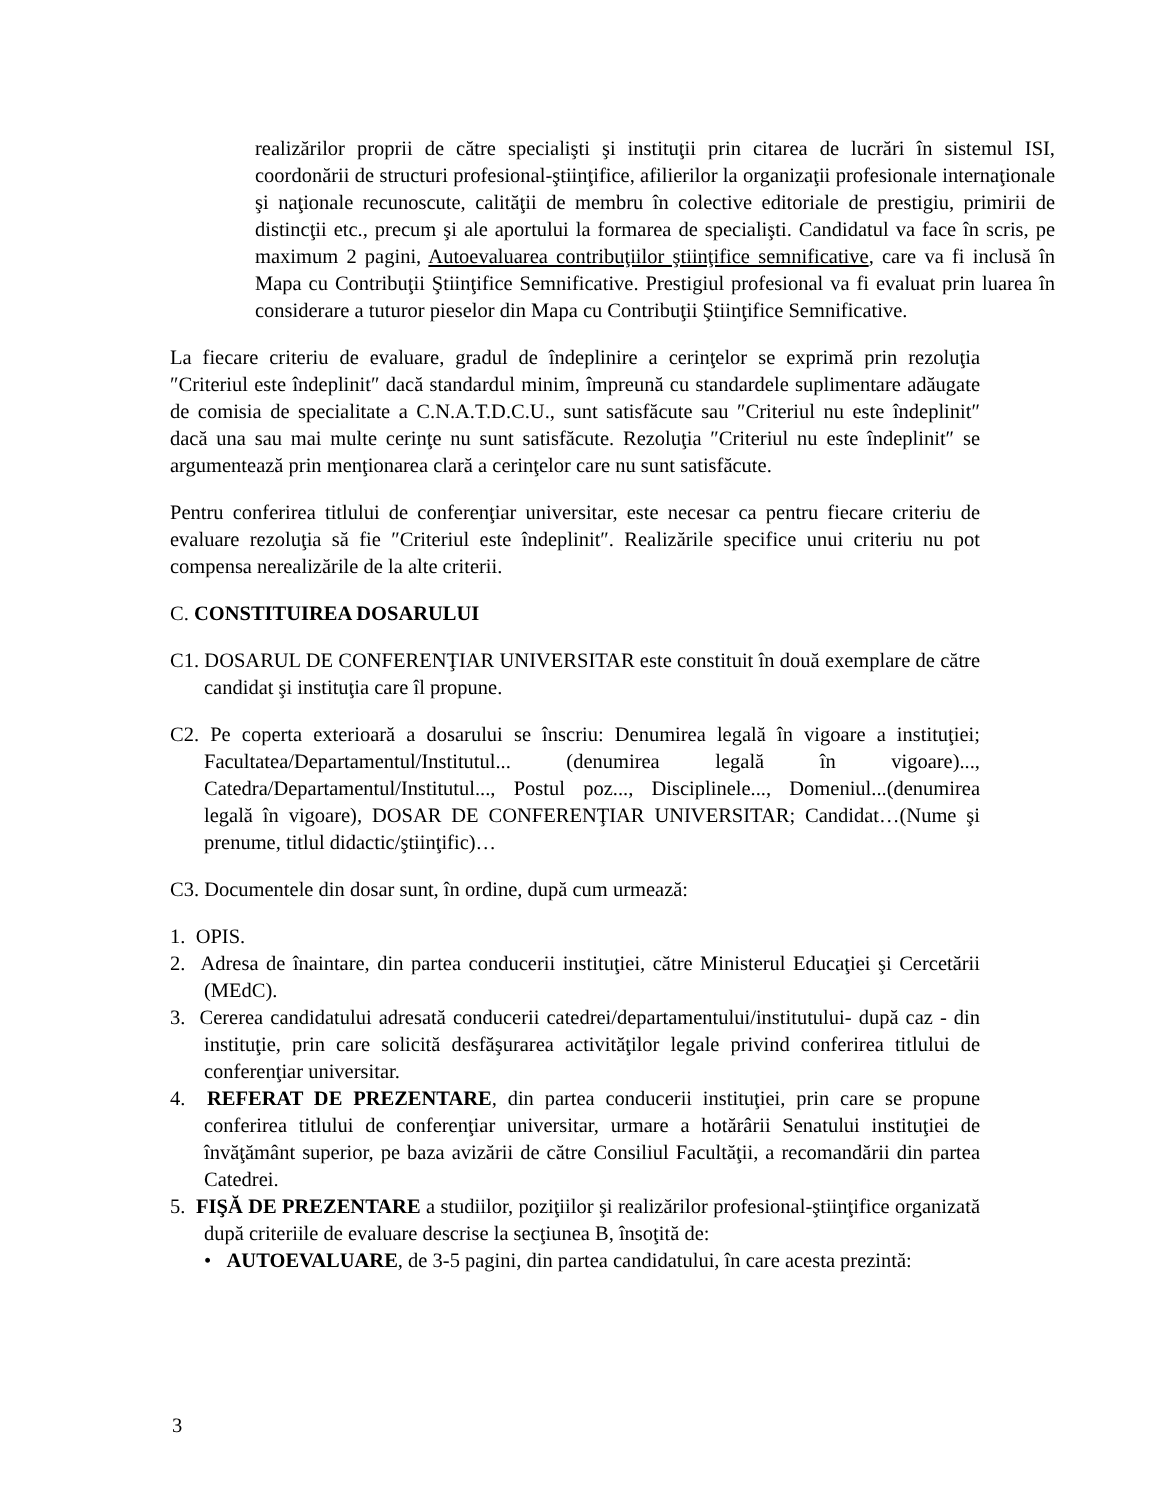realizărilor proprii de către specialişti şi instituţii prin citarea de lucrări în sistemul ISI, coordonării de structuri profesional-ştiinţifice, afilierilor la organizaţii profesionale internaţionale şi naţionale recunoscute, calităţii de membru în colective editoriale de prestigiu, primirii de distincţii etc., precum şi ale aportului la formarea de specialişti. Candidatul va face în scris, pe maximum 2 pagini, Autoevaluarea contribuţiilor ştiinţifice semnificative, care va fi inclusă în Mapa cu Contribuţii Ştiinţifice Semnificative. Prestigiul profesional va fi evaluat prin luarea în considerare a tuturor pieselor din Mapa cu Contribuţii Ştiinţifice Semnificative.
La fiecare criteriu de evaluare, gradul de îndeplinire a cerinţelor se exprimă prin rezoluţia ″Criteriul este îndeplinit″ dacă standardul minim, împreună cu standardele suplimentare adăugate de comisia de specialitate a C.N.A.T.D.C.U., sunt satisfăcute sau ″Criteriul nu este îndeplinit″ dacă una sau mai multe cerinţe nu sunt satisfăcute. Rezoluţia ″Criteriul nu este îndeplinit″ se argumentează prin menţionarea clară a cerinţelor care nu sunt satisfăcute.
Pentru conferirea titlului de conferenţiar universitar, este necesar ca pentru fiecare criteriu de evaluare rezoluţia să fie ″Criteriul este îndeplinit″. Realizările specifice unui criteriu nu pot compensa nerealizările de la alte criterii.
C. CONSTITUIREA DOSARULUI
C1. DOSARUL DE CONFERENŢIAR UNIVERSITAR este constituit în două exemplare de către candidat şi instituţia care îl propune.
C2. Pe coperta exterioară a dosarului se înscriu: Denumirea legală în vigoare a instituţiei; Facultatea/Departamentul/Institutul... (denumirea legală în vigoare)..., Catedra/Departamentul/Institutul..., Postul poz..., Disciplinele..., Domeniul...(denumirea legală în vigoare), DOSAR DE CONFERENŢIAR UNIVERSITAR; Candidat…(Nume şi prenume, titlul didactic/ştiinţific)…
C3. Documentele din dosar sunt, în ordine, după cum urmează:
1. OPIS.
2. Adresa de înaintare, din partea conducerii instituţiei, către Ministerul Educaţiei şi Cercetării (MEdC).
3. Cererea candidatului adresată conducerii catedrei/departamentului/institutului- după caz - din instituţie, prin care solicită desfăşurarea activităţilor legale privind conferirea titlului de conferenţiar universitar.
4. REFERAT DE PREZENTARE, din partea conducerii instituţiei, prin care se propune conferirea titlului de conferenţiar universitar, urmare a hotărârii Senatului instituţiei de învăţământ superior, pe baza avizării de către Consiliul Facultăţii, a recomandării din partea Catedrei.
5. FIŞĂ DE PREZENTARE a studiilor, poziţiilor şi realizărilor profesional-ştiinţifice organizată după criteriile de evaluare descrise la secţiunea B, însoţită de:
• AUTOEVALUARE, de 3-5 pagini, din partea candidatului, în care acesta prezintă:
3